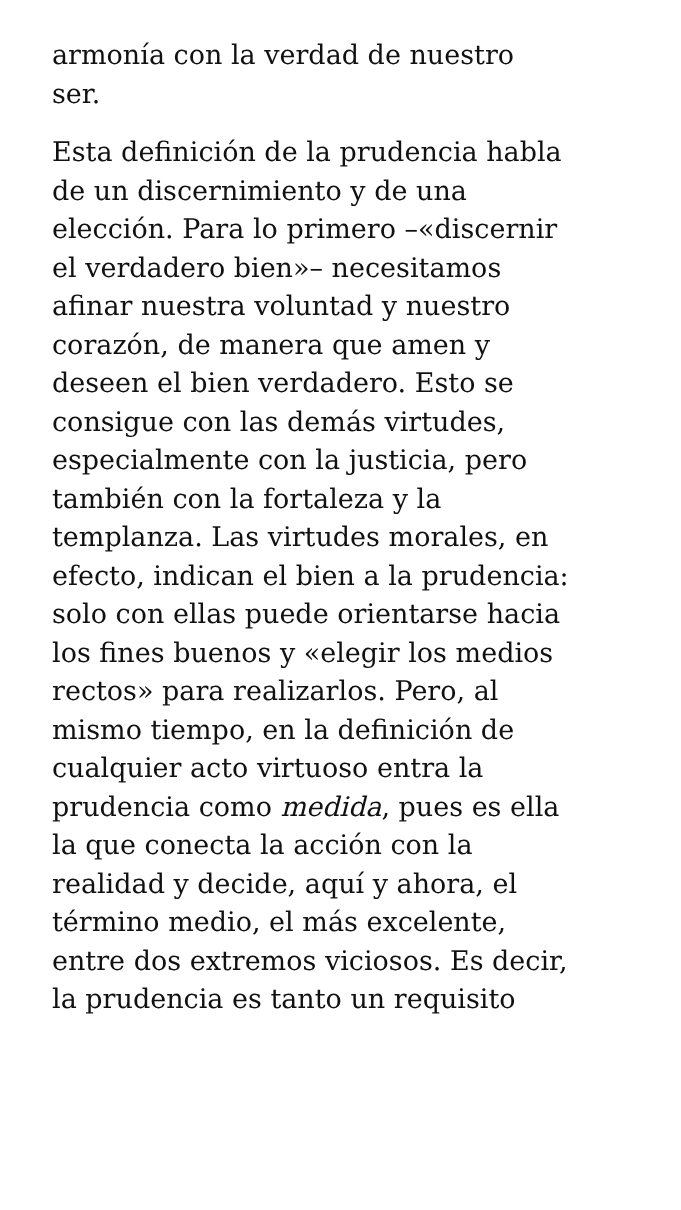armonía con la verdad de nuestro
ser.
Esta definición de la prudencia habla
de un discernimiento y de una
elección. Para lo primero –«discernir
el verdadero bien»– necesitamos
afinar nuestra voluntad y nuestro
corazón, de manera que amen y
deseen el bien verdadero. Esto se
consigue con las demás virtudes,
especialmente con la justicia, pero
también con la fortaleza y la
templanza. Las virtudes morales, en
efecto, indican el bien a la prudencia:
solo con ellas puede orientarse hacia
los fines buenos y «elegir los medios
rectos» para realizarlos. Pero, al
mismo tiempo, en la definición de
cualquier acto virtuoso entra la
prudencia como medida, pues es ella
la que conecta la acción con la
realidad y decide, aquí y ahora, el
término medio, el más excelente,
entre dos extremos viciosos. Es decir,
la prudencia es tanto un requisito